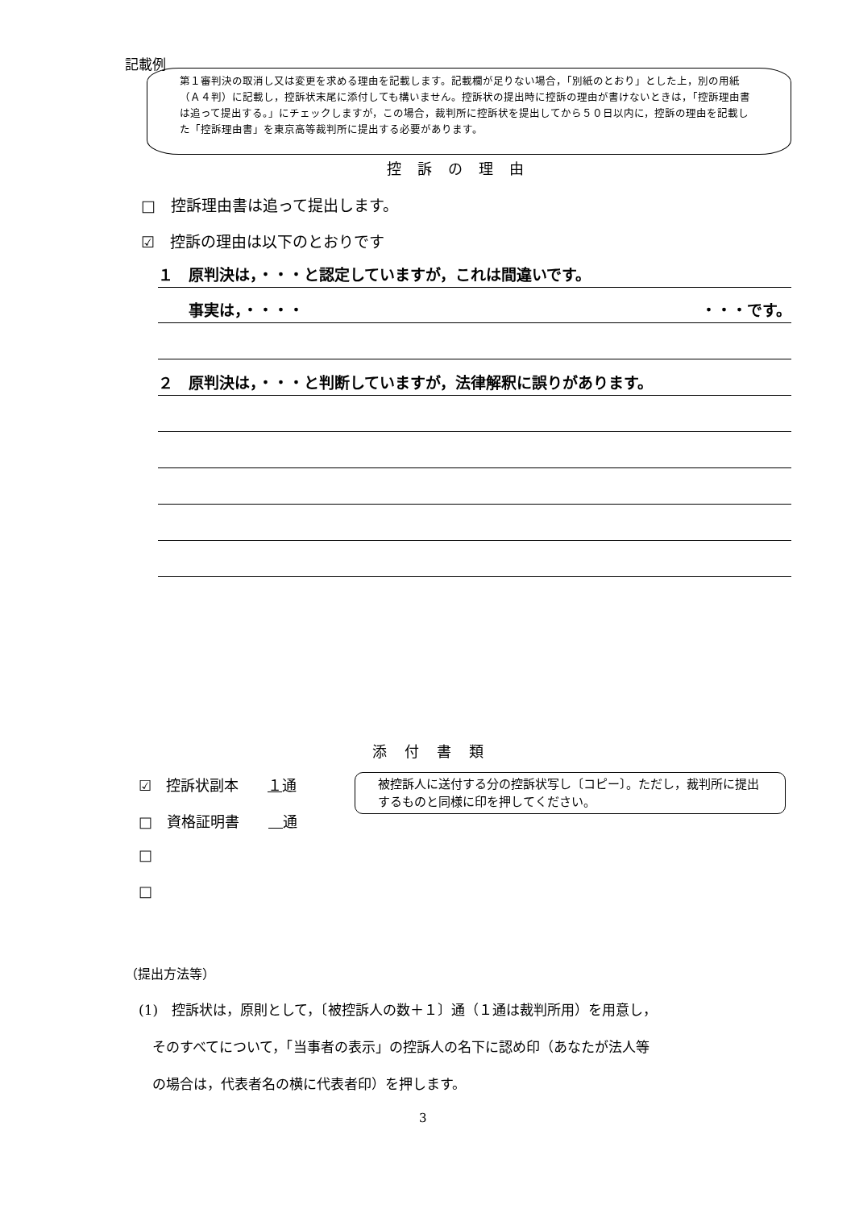記載例
第１審判決の取消し又は変更を求める理由を記載します。記載欄が足りない場合，「別紙のとおり」とした上，別の用紙（Ａ４判）に記載し，控訴状末尾に添付しても構いません。控訴状の提出時に控訴の理由が書けないときは，「控訴理由書は追って提出する。」にチェックしますが，この場合，裁判所に控訴状を提出してから５０日以内に，控訴の理由を記載した「控訴理由書」を東京高等裁判所に提出する必要があります。
控訴の理由
□　控訴理由書は追って提出します。
☑　控訴の理由は以下のとおりです
１　原判決は，・・・と認定していますが，これは間違いです。
　　事実は，・・・・ ・・・です。
２　原判決は，・・・と判断していますが，法律解釈に誤りがあります。
添付書類
☑　控訴状副本　　１通
被控訴人に送付する分の控訴状写し〔コピー〕。ただし，裁判所に提出するものと同様に印を押してください。
□　資格証明書　　　 通
□
□
（提出方法等）
(1)　控訴状は，原則として，〔被控訴人の数＋１〕通（１通は裁判所用）を用意し，
　そのすべてについて，「当事者の表示」の控訴人の名下に認め印（あなたが法人等
　の場合は，代表者名の横に代表者印）を押します。
3